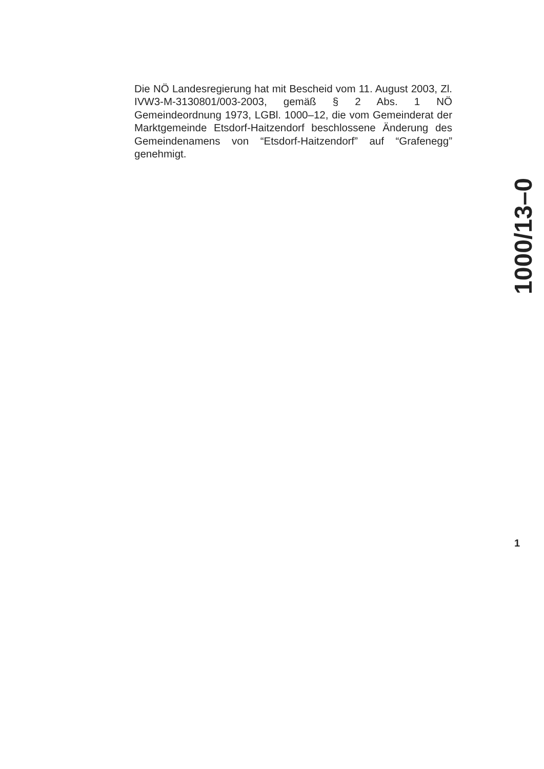Die NÖ Landesregierung hat mit Bescheid vom 11. August 2003, Zl. IVW3-M-3130801/003-2003, gemäß § 2 Abs. 1 NÖ Gemeindeordnung 1973, LGBl. 1000–12, die vom Gemeinderat der Marktgemeinde Etsdorf-Haitzendorf beschlossene Änderung des Gemeindenamens von “Etsdorf-Haitzendorf” auf “Grafenegg” genehmigt.
1000/13–0
1